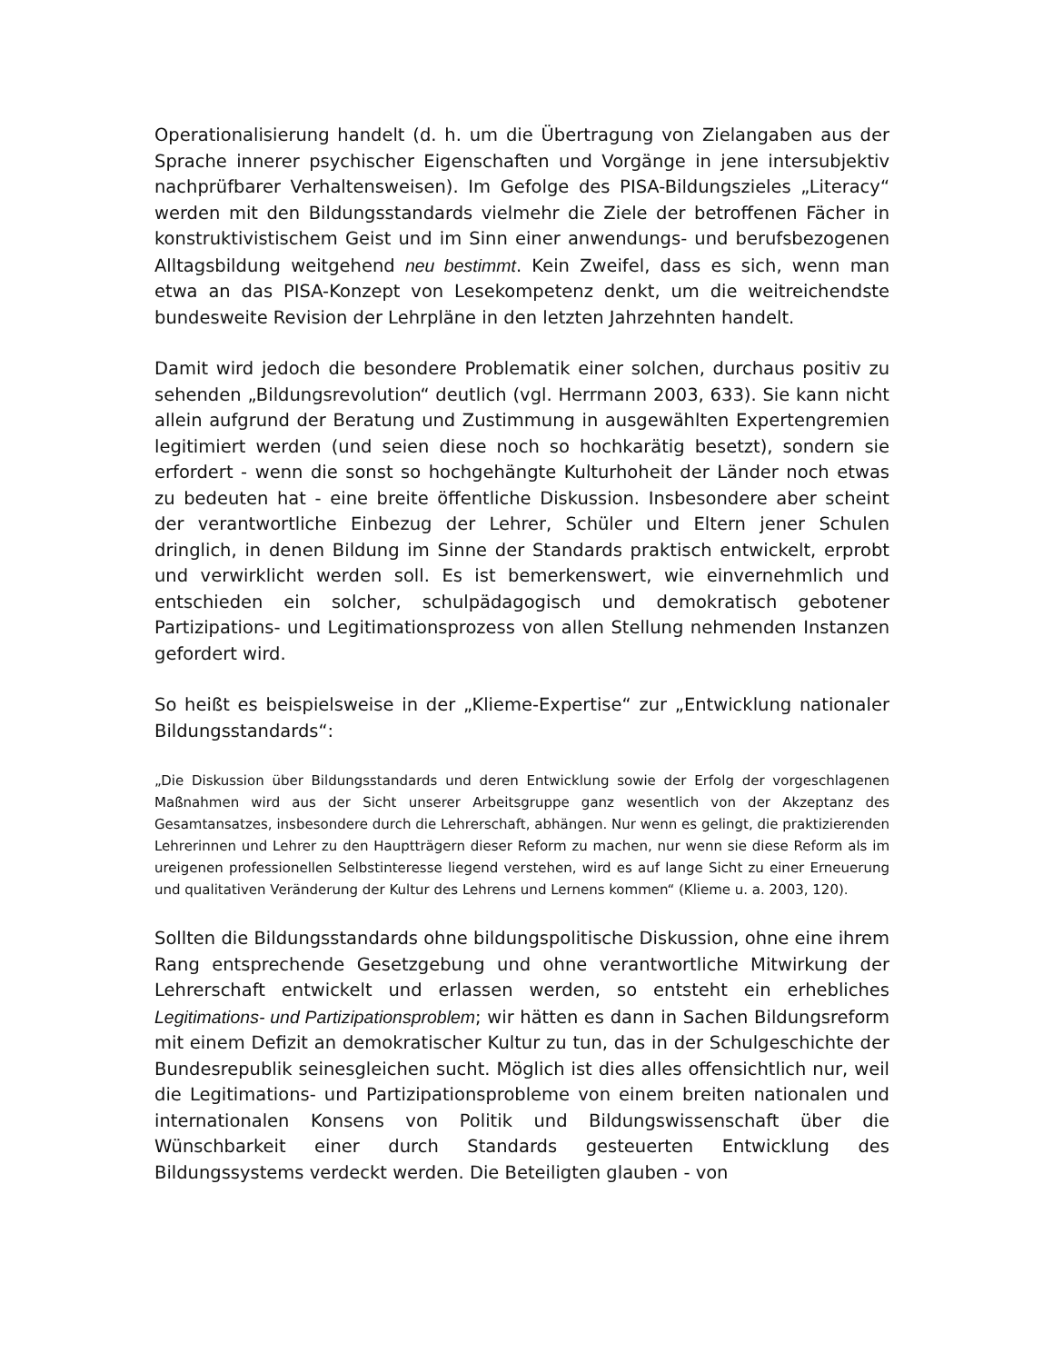Operationalisierung handelt (d. h. um die Übertragung von Zielangaben aus der Sprache innerer psychischer Eigenschaften und Vorgänge in jene intersubjektiv nachprüfbarer Verhaltensweisen). Im Gefolge des PISA-Bildungszieles „Literacy“ werden mit den Bildungsstandards vielmehr die Ziele der betroffenen Fächer in konstruktivistischem Geist und im Sinn einer anwendungs- und berufsbezogenen Alltagsbildung weitgehend neu bestimmt. Kein Zweifel, dass es sich, wenn man etwa an das PISA-Konzept von Lesekompetenz denkt, um die weitreichendste bundesweite Revision der Lehrpläne in den letzten Jahrzehnten handelt.
Damit wird jedoch die besondere Problematik einer solchen, durchaus positiv zu sehenden „Bildungsrevolution“ deutlich (vgl. Herrmann 2003, 633). Sie kann nicht allein aufgrund der Beratung und Zustimmung in ausgewählten Expertengremien legitimiert werden (und seien diese noch so hochkarätig besetzt), sondern sie erfordert - wenn die sonst so hochgehängte Kulturhoheit der Länder noch etwas zu bedeuten hat - eine breite öffentliche Diskussion. Insbesondere aber scheint der verantwortliche Einbezug der Lehrer, Schüler und Eltern jener Schulen dringlich, in denen Bildung im Sinne der Standards praktisch entwickelt, erprobt und verwirklicht werden soll. Es ist bemerkenswert, wie einvernehmlich und entschieden ein solcher, schulpädagogisch und demokratisch gebotener Partizipations- und Legitimationsprozess von allen Stellung nehmenden Instanzen gefordert wird.
So heißt es beispielsweise in der „Klieme-Expertise“ zur „Entwicklung nationaler Bildungsstandards“:
„Die Diskussion über Bildungsstandards und deren Entwicklung sowie der Erfolg der vorgeschlagenen Maßnahmen wird aus der Sicht unserer Arbeitsgruppe ganz wesentlich von der Akzeptanz des Gesamtansatzes, insbesondere durch die Lehrerschaft, abhängen. Nur wenn es gelingt, die praktizierenden Lehrerinnen und Lehrer zu den Hauptträgern dieser Reform zu machen, nur wenn sie diese Reform als im ureigenen professionellen Selbstinteresse liegend verstehen, wird es auf lange Sicht zu einer Erneuerung und qualitativen Veränderung der Kultur des Lehrens und Lernens kommen“ (Klieme u. a. 2003, 120).
Sollten die Bildungsstandards ohne bildungspolitische Diskussion, ohne eine ihrem Rang entsprechende Gesetzgebung und ohne verantwortliche Mitwirkung der Lehrerschaft entwickelt und erlassen werden, so entsteht ein erhebliches Legitimations- und Partizipationsproblem; wir hätten es dann in Sachen Bildungsreform mit einem Defizit an demokratischer Kultur zu tun, das in der Schulgeschichte der Bundesrepublik seinesgleichen sucht. Möglich ist dies alles offensichtlich nur, weil die Legitimations- und Partizipationsprobleme von einem breiten nationalen und internationalen Konsens von Politik und Bildungswissenschaft über die Wünschbarkeit einer durch Standards gesteuerten Entwicklung des Bildungssystems verdeckt werden. Die Beteiligten glauben - von